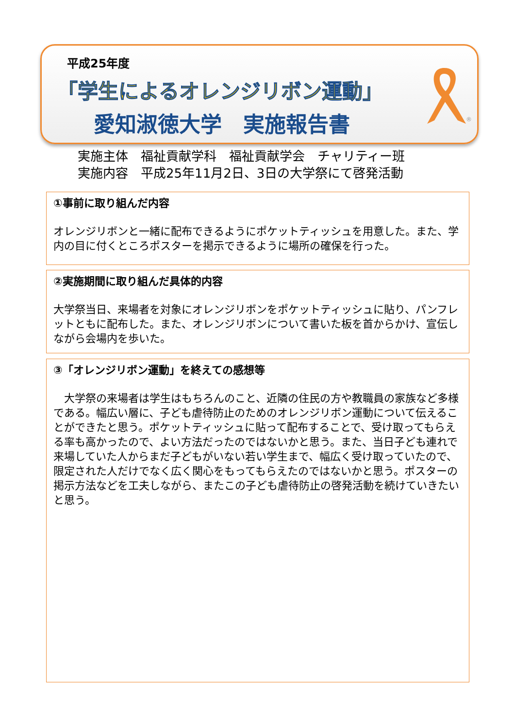平成25年度
「学生によるオレンジリボン運動」
愛知淑徳大学　実施報告書
®
実施主体　福祉貢献学科　福祉貢献学会　チャリティー班
実施内容　平成25年11月2日、3日の大学祭にて啓発活動
①事前に取り組んだ内容
オレンジリボンと一緒に配布できるようにポケットティッシュを用意した。また、学内の目に付くところポスターを掲示できるように場所の確保を行った。
②実施期間に取り組んだ具体的内容
大学祭当日、来場者を対象にオレンジリボンをポケットティッシュに貼り、パンフレットともに配布した。また、オレンジリボンについて書いた板を首からかけ、宣伝しながら会場内を歩いた。
③「オレンジリボン運動」を終えての感想等
　大学祭の来場者は学生はもちろんのこと、近隣の住民の方や教職員の家族など多様である。幅広い層に、子ども虐待防止のためのオレンジリボン運動について伝えることができたと思う。ポケットティッシュに貼って配布することで、受け取ってもらえる率も高かったので、よい方法だったのではないかと思う。また、当日子ども連れで来場していた人からまだ子どもがいない若い学生まで、幅広く受け取っていたので、限定された人だけでなく広く関心をもってもらえたのではないかと思う。ポスターの掲示方法などを工夫しながら、またこの子ども虐待防止の啓発活動を続けていきたいと思う。